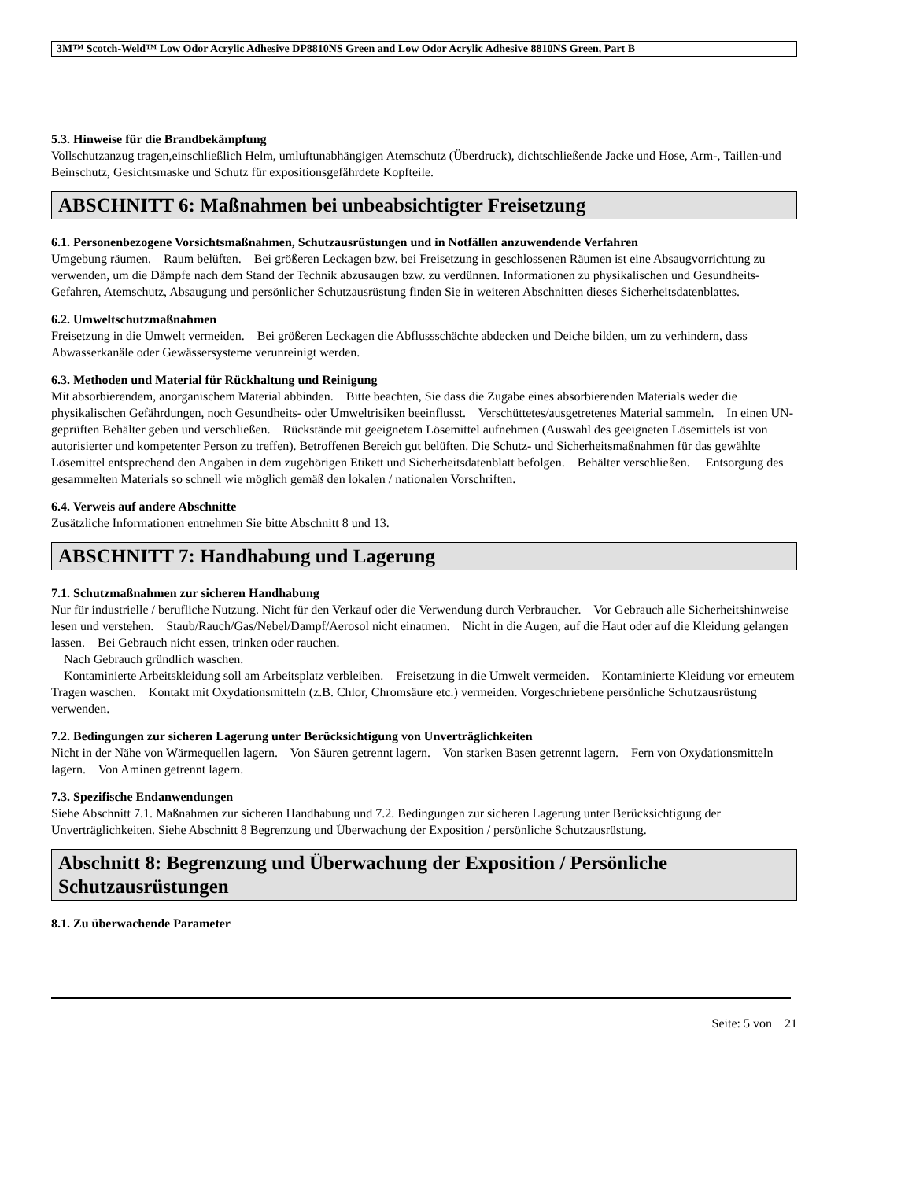3M™ Scotch-Weld™ Low Odor Acrylic Adhesive DP8810NS Green and Low Odor Acrylic Adhesive 8810NS Green, Part B
5.3. Hinweise für die Brandbekämpfung
Vollschutzanzug tragen,einschließlich Helm, umluftunabhängigen Atemschutz (Überdruck), dichtschließende Jacke und Hose, Arm-, Taillen-und Beinschutz, Gesichtsmaske und Schutz für expositionsgefährdete Kopfteile.
ABSCHNITT 6: Maßnahmen bei unbeabsichtigter Freisetzung
6.1. Personenbezogene Vorsichtsmaßnahmen, Schutzausrüstungen und in Notfällen anzuwendende Verfahren
Umgebung räumen. Raum belüften. Bei größeren Leckagen bzw. bei Freisetzung in geschlossenen Räumen ist eine Absaugvorrichtung zu verwenden, um die Dämpfe nach dem Stand der Technik abzusaugen bzw. zu verdünnen. Informationen zu physikalischen und Gesundheits-Gefahren, Atemschutz, Absaugung und persönlicher Schutzausrüstung finden Sie in weiteren Abschnitten dieses Sicherheitsdatenblattes.
6.2. Umweltschutzmaßnahmen
Freisetzung in die Umwelt vermeiden. Bei größeren Leckagen die Abflussschächte abdecken und Deiche bilden, um zu verhindern, dass Abwasserkanäle oder Gewässersysteme verunreinigt werden.
6.3. Methoden und Material für Rückhaltung und Reinigung
Mit absorbierendem, anorganischem Material abbinden. Bitte beachten, Sie dass die Zugabe eines absorbierenden Materials weder die physikalischen Gefährdungen, noch Gesundheits- oder Umweltrisiken beeinflusst. Verschüttetes/ausgetretenes Material sammeln. In einen UN-geprüften Behälter geben und verschließen. Rückstände mit geeignetem Lösemittel aufnehmen (Auswahl des geeigneten Lösemittels ist von autorisierter und kompetenter Person zu treffen). Betroffenen Bereich gut belüften. Die Schutz- und Sicherheitsmaßnahmen für das gewählte Lösemittel entsprechend den Angaben in dem zugehörigen Etikett und Sicherheitsdatenblatt befolgen. Behälter verschließen. Entsorgung des gesammelten Materials so schnell wie möglich gemäß den lokalen / nationalen Vorschriften.
6.4. Verweis auf andere Abschnitte
Zusätzliche Informationen entnehmen Sie bitte Abschnitt 8 und 13.
ABSCHNITT 7: Handhabung und Lagerung
7.1. Schutzmaßnahmen zur sicheren Handhabung
Nur für industrielle / berufliche Nutzung. Nicht für den Verkauf oder die Verwendung durch Verbraucher. Vor Gebrauch alle Sicherheitshinweise lesen und verstehen. Staub/Rauch/Gas/Nebel/Dampf/Aerosol nicht einatmen. Nicht in die Augen, auf die Haut oder auf die Kleidung gelangen lassen. Bei Gebrauch nicht essen, trinken oder rauchen.
Nach Gebrauch gründlich waschen.
Kontaminierte Arbeitskleidung soll am Arbeitsplatz verbleiben. Freisetzung in die Umwelt vermeiden. Kontaminierte Kleidung vor erneutem Tragen waschen. Kontakt mit Oxydationsmitteln (z.B. Chlor, Chromsäure etc.) vermeiden. Vorgeschriebene persönliche Schutzausrüstung verwenden.
7.2. Bedingungen zur sicheren Lagerung unter Berücksichtigung von Unverträglichkeiten
Nicht in der Nähe von Wärmequellen lagern. Von Säuren getrennt lagern. Von starken Basen getrennt lagern. Fern von Oxydationsmitteln lagern. Von Aminen getrennt lagern.
7.3. Spezifische Endanwendungen
Siehe Abschnitt 7.1. Maßnahmen zur sicheren Handhabung und 7.2. Bedingungen zur sicheren Lagerung unter Berücksichtigung der Unverträglichkeiten. Siehe Abschnitt 8 Begrenzung und Überwachung der Exposition / persönliche Schutzausrüstung.
Abschnitt 8: Begrenzung und Überwachung der Exposition / Persönliche Schutzausrüstungen
8.1. Zu überwachende Parameter
Seite: 5 von 21